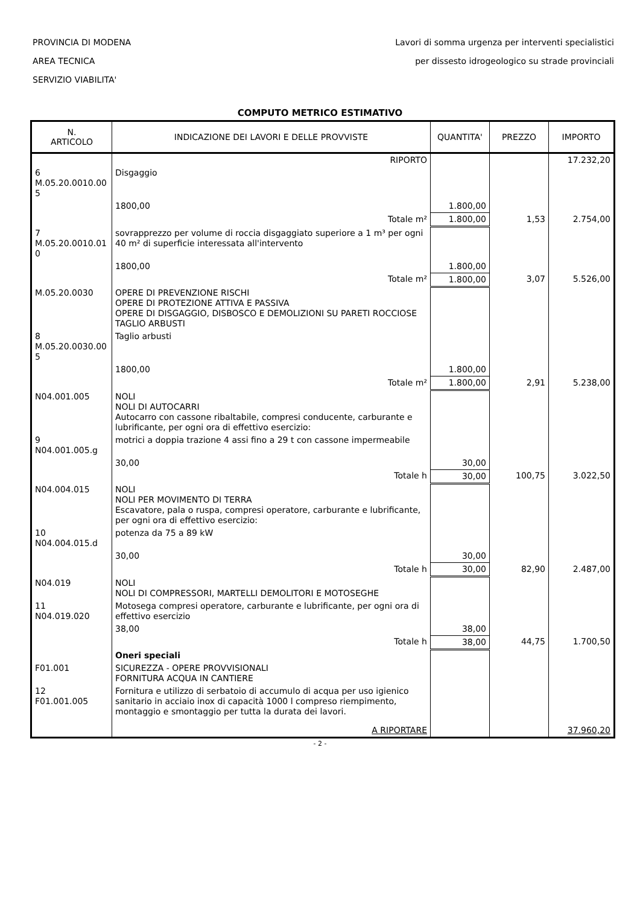PROVINCIA DI MODENA
AREA TECNICA
SERVIZIO VIABILITA'
Lavori di somma urgenza per interventi specialistici
per dissesto idrogeologico su strade provinciali
COMPUTO METRICO ESTIMATIVO
| N. ARTICOLO | INDICAZIONE DEI LAVORI E DELLE PROVVISTE | QUANTITA' | PREZZO | IMPORTO |
| --- | --- | --- | --- | --- |
| | RIPORTO | | | 17.232,20 |
| 6 M.05.20.0010.00 5 | Disgaggio | | | |
| | 1800,00 | 1.800,00 | | |
| | Totale m² | 1.800,00 | 1,53 | 2.754,00 |
| 7 M.05.20.0010.01 0 | sovrapprezzo per volume di roccia disgaggiato superiore a 1 m³ per ogni 40 m² di superficie interessata all'intervento | | | |
| | 1800,00 | 1.800,00 | | |
| | Totale m² | 1.800,00 | 3,07 | 5.526,00 |
| M.05.20.0030 | OPERE DI PREVENZIONE RISCHI OPERE DI PROTEZIONE ATTIVA E PASSIVA OPERE DI DISGAGGIO, DISBOSCO E DEMOLIZIONI SU PARETI ROCCIOSE TAGLIO ARBUSTI | | | |
| 8 M.05.20.0030.00 5 | Taglio arbusti | | | |
| | 1800,00 | 1.800,00 | | |
| | Totale m² | 1.800,00 | 2,91 | 5.238,00 |
| N04.001.005 | NOLI NOLI DI AUTOCARRI Autocarro con cassone ribaltabile, compresi conducente, carburante e lubrificante, per ogni ora di effettivo esercizio: | | | |
| 9 N04.001.005.g | motrici a doppia trazione 4 assi fino a 29 t con cassone impermeabile | | | |
| | 30,00 | 30,00 | | |
| | Totale h | 30,00 | 100,75 | 3.022,50 |
| N04.004.015 | NOLI NOLI PER MOVIMENTO DI TERRA Escavatore, pala o ruspa, compresi operatore, carburante e lubrificante, per ogni ora di effettivo esercizio: | | | |
| 10 N04.004.015.d | potenza da 75 a 89 kW | | | |
| | 30,00 | 30,00 | | |
| | Totale h | 30,00 | 82,90 | 2.487,00 |
| N04.019 | NOLI NOLI DI COMPRESSORI, MARTELLI DEMOLITORI E MOTOSEGHE | | | |
| 11 N04.019.020 | Motosega compresi operatore, carburante e lubrificante, per ogni ora di effettivo esercizio | | | |
| | 38,00 | 38,00 | | |
| | Totale h | 38,00 | 44,75 | 1.700,50 |
| | Oneri speciali | | | |
| F01.001 | SICUREZZA - OPERE PROVVISIONALI FORNITURA ACQUA IN CANTIERE | | | |
| 12 F01.001.005 | Fornitura e utilizzo di serbatoio di accumulo di acqua per uso igienico sanitario in acciaio inox di capacità 1000 l compreso riempimento, montaggio e smontaggio per tutta la durata dei lavori. | | | |
| | A RIPORTARE | | | 37.960,20 |
- 2 -